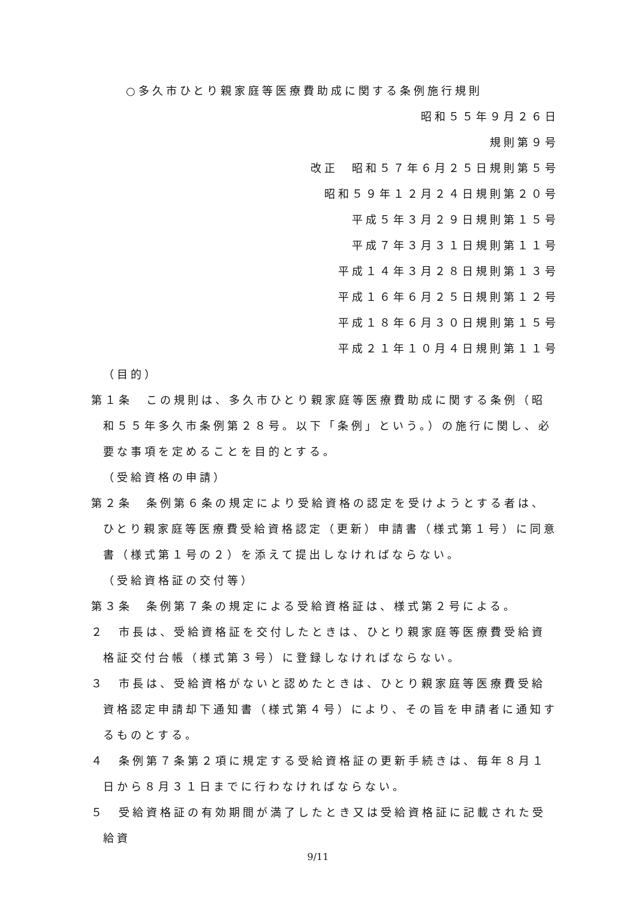○多久市ひとり親家庭等医療費助成に関する条例施行規則
昭和５５年９月２６日
規則第９号
改正　昭和５７年６月２５日規則第５号
昭和５９年１２月２４日規則第２０号
平成５年３月２９日規則第１５号
平成７年３月３１日規則第１１号
平成１４年３月２８日規則第１３号
平成１６年６月２５日規則第１２号
平成１８年６月３０日規則第１５号
平成２１年１０月４日規則第１１号
（目的）
第１条　この規則は、多久市ひとり親家庭等医療費助成に関する条例（昭和５５年多久市条例第２８号。以下「条例」という。）の施行に関し、必要な事項を定めることを目的とする。
（受給資格の申請）
第２条　条例第６条の規定により受給資格の認定を受けようとする者は、ひとり親家庭等医療費受給資格認定（更新）申請書（様式第１号）に同意書（様式第１号の２）を添えて提出しなければならない。
（受給資格証の交付等）
第３条　条例第７条の規定による受給資格証は、様式第２号による。
２　市長は、受給資格証を交付したときは、ひとり親家庭等医療費受給資格証交付台帳（様式第３号）に登録しなければならない。
３　市長は、受給資格がないと認めたときは、ひとり親家庭等医療費受給資格認定申請却下通知書（様式第４号）により、その旨を申請者に通知するものとする。
４　条例第７条第２項に規定する受給資格証の更新手続きは、毎年８月１日から８月３１日までに行わなければならない。
５　受給資格証の有効期間が満了したとき又は受給資格証に記載された受給資
9/11